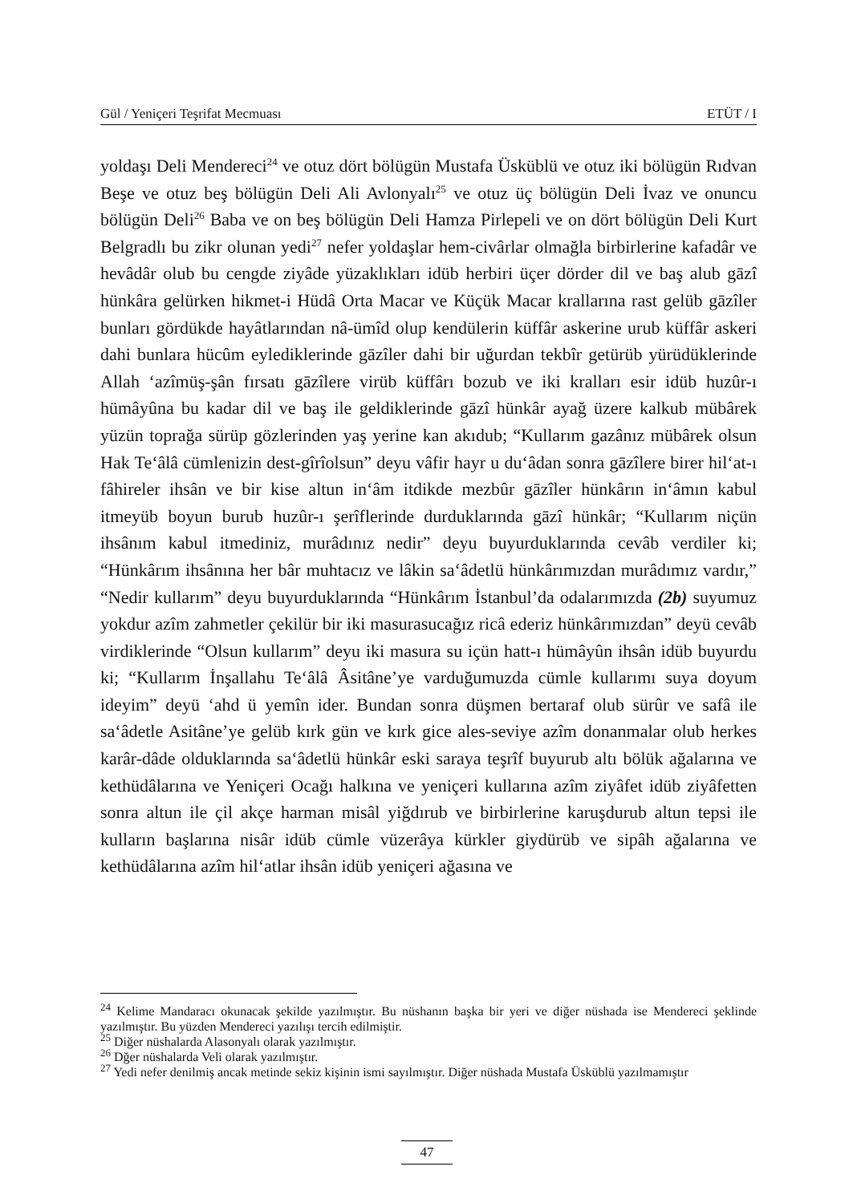Gül / Yeniçeri Teşrifat Mecmuası ETÜT / I
yoldaşı Deli Mendereci<sup>24</sup> ve otuz dört bölügün Mustafa Üsküblü ve otuz iki bölügün Rıdvan Beşe ve otuz beş bölügün Deli Ali Avlonyalı<sup>25</sup> ve otuz üç bölügün Deli İvaz ve onuncu bölügün Deli<sup>26</sup> Baba ve on beş bölügün Deli Hamza Pirlepeli ve on dört bölügün Deli Kurt Belgradlı bu zikr olunan yedi<sup>27</sup> nefer yoldaşlar hem-civârlar olmağla birbirlerine kafadâr ve hevâdâr olub bu cengde ziyâde yüzaklıkları idüb herbiri üçer dörder dil ve baş alub gāzî hünkâra gelürken hikmet-i Hüdâ Orta Macar ve Küçük Macar krallarına rast gelüb gāzîler bunları gördükde hayâtlarından nâ-ümîd olup kendülerin küffâr askerine urub küffâr askeri dahi bunlara hücûm eylediklerinde gāzîler dahi bir uğurdan tekbîr getürüb yürüdüklerinde Allah ‘azîmüş-şân fırsatı gāzîlere virüb küffârı bozub ve iki kralları esir idüb huzûr-ı hümâyûna bu kadar dil ve baş ile geldiklerinde gāzî hünkâr ayağ üzere kalkub mübârek yüzün toprağa sürüp gözlerinden yaş yerine kan akıdub; “Kullarım gazânız mübârek olsun Hak Te‘âlâ cümlenizin dest-gîrîolsun” deyu vâfir hayr u du‘âdan sonra gāzîlere birer hil‘at-ı fâhireler ihsân ve bir kise altun in‘âm itdikde mezbûr gāzîler hünkârın in‘âmın kabul itmeyüb boyun burub huzûr-ı şerîflerinde durduklarında gāzî hünkâr; “Kullarım niçün ihsânım kabul itmediniz, murâdınız nedir” deyu buyurduklarında cevâb verdiler ki; “Hünkârım ihsânına her bâr muhtacız ve lâkin sa‘âdetlü hünkârımızdan murâdımız vardır,” “Nedir kullarım” deyu buyurduklarında “Hünkârım İstanbul’da odalarımızda (2b) suyumuz yokdur azîm zahmetler çekilür bir iki masurasucağız ricâ ederiz hünkârımızdan” deyü cevâb virdiklerinde “Olsun kullarım” deyu iki masura su içün hatt-ı hümâyûn ihsân idüb buyurdu ki; “Kullarım İnşallahu Te‘âlâ Âsitâne’ye varduğumuzda cümle kullarımı suya doyum ideyim” deyü ‘ahd ü yemîn ider. Bundan sonra düşmen bertaraf olub sürûr ve safâ ile sa‘âdetle Asitâne’ye gelüb kırk gün ve kırk gice ales-seviye azîm donanmalar olub herkes karâr-dâde olduklarında sa‘âdetlü hünkâr eski saraya teşrîf buyurub altı bölük ağalarına ve kethüdâlarına ve Yeniçeri Ocağı halkına ve yeniçeri kullarına azîm ziyâfet idüb ziyâfetten sonra altun ile çil akçe harman misâl yiğdırub ve birbirlerine karuşdurub altun tepsi ile kulların başlarına nisâr idüb cümle vüzerâya kürkler giydürüb ve sipâh ağalarına ve kethüdâlarına azîm hil‘atlar ihsân idüb yeniçeri ağasına ve
<sup>24</sup> Kelime Mandaracı okunacak şekilde yazılmıştır. Bu nüshanın başka bir yeri ve diğer nüshada ise Mendereci şeklinde yazılmıştır. Bu yüzden Mendereci yazılışı tercih edilmiştir.
<sup>25</sup> Diğer nüshalarda Alasonyalı olarak yazılmıştır.
<sup>26</sup> Dğer nüshalarda Veli olarak yazılmıştır.
<sup>27</sup> Yedi nefer denilmiş ancak metinde sekiz kişinin ismi sayılmıştır. Diğer nüshada Mustafa Üsküblü yazılmamıştır
47